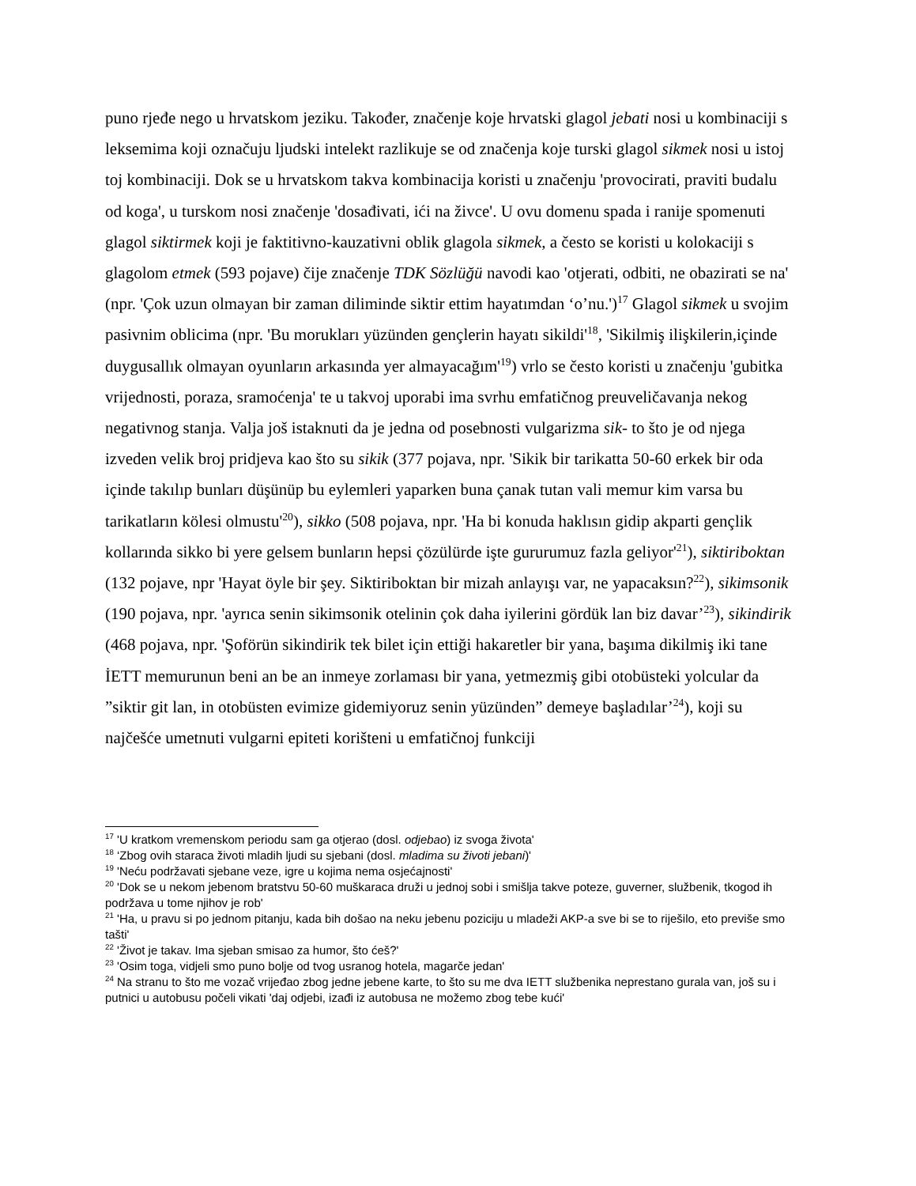puno rjeđe nego u hrvatskom jeziku. Također, značenje koje hrvatski glagol jebati nosi u kombinaciji s leksemima koji označuju ljudski intelekt razlikuje se od značenja koje turski glagol sikmek nosi u istoj toj kombinaciji. Dok se u hrvatskom takva kombinacija koristi u značenju 'provocirati, praviti budalu od koga', u turskom nosi značenje 'dosađivati, ići na živce'. U ovu domenu spada i ranije spomenuti glagol siktirmek koji je faktitivno-kauzativni oblik glagola sikmek, a često se koristi u kolokaciji s glagolom etmek (593 pojave) čije značenje TDK Sözlüğü navodi kao 'otjerati, odbiti, ne obazirati se na' (npr. 'Çok uzun olmayan bir zaman diliminde siktir ettim hayatımdan ‘o’nu.')<sup>17</sup> Glagol sikmek u svojim pasivnim oblicima (npr. 'Bu morukları yüzünden gençlerin hayatı sikildi'<sup>18</sup>, 'Sikilmiş ilişkilerin,içinde duygusallık olmayan oyunların arkasında yer almayacağım'<sup>19</sup>) vrlo se često koristi u značenju 'gubitka vrijednosti, poraza, sramoćenja' te u takvoj uporabi ima svrhu emfatičnog preuveličavanja nekog negativnog stanja. Valja još istaknuti da je jedna od posebnosti vulgarizma sik- to što je od njega izveden velik broj pridjeva kao što su sikik (377 pojava, npr. 'Sikik bir tarikatta 50-60 erkek bir oda içinde takılıp bunları düşünüp bu eylemleri yaparken buna çanak tutan vali memur kim varsa bu tarikatların kölesi olmustu'<sup>20</sup>), sikko (508 pojava, npr. 'Ha bi konuda haklısın gidip akparti gençlik kollarında sikko bi yere gelsem bunların hepsi çözülürde işte gururumuz fazla geliyor'<sup>21</sup>), siktiriboktan (132 pojave, npr 'Hayat öyle bir şey. Siktiriboktan bir mizah anlayışı var, ne yapacaksın?<sup>22</sup>), sikimsonik (190 pojava, npr. 'ayrıca senin sikimsonik otelinin çok daha iyilerini gördük lan biz davar’<sup>23</sup>), sikindirik (468 pojava, npr. 'Şoförün sikindirik tek bilet için ettiği hakaretler bir yana, başıma dikilmiş iki tane İETT memurunun beni an be an inmeye zorlaması bir yana, yetmezmiş gibi otobüsteki yolcular da ”siktir git lan, in otobüsten evimize gidemiyoruz senin yüzünden” demeye başladılar’<sup>24</sup>), koji su najčešće umetnuti vulgarni epiteti korišteni u emfatičnoj funkciji
<sup>17</sup> 'U kratkom vremenskom periodu sam ga otjerao (dosl. odjebao) iz svoga života'
<sup>18</sup> ‘Zbog ovih staraca životi mladih ljudi su sjebani (dosl. mladima su životi jebani)'
<sup>19</sup> 'Neću podržavati sjebane veze, igre u kojima nema osjećajnosti'
<sup>20</sup> 'Dok se u nekom jebenom bratstvu 50-60 muškaraca druži u jednoj sobi i smišlja takve poteze, guverner, službenik, tkogod ih podržava u tome njihov je rob'
<sup>21</sup> 'Ha, u pravu si po jednom pitanju, kada bih došao na neku jebenu poziciju u mladeži AKP-a sve bi se to riješilo, eto previše smo tašti'
<sup>22</sup> 'Život je takav. Ima sjeban smisao za humor, što ćeš?'
<sup>23</sup> 'Osim toga, vidjeli smo puno bolje od tvog usranog hotela, magarče jedan'
<sup>24</sup> Na stranu to što me vozač vrijeđao zbog jedne jebene karte, to što su me dva IETT službenika neprestano gurala van, još su i putnici u autobusu počeli vikati 'daj odjebi, izađi iz autobusa ne možemo zbog tebe kući'